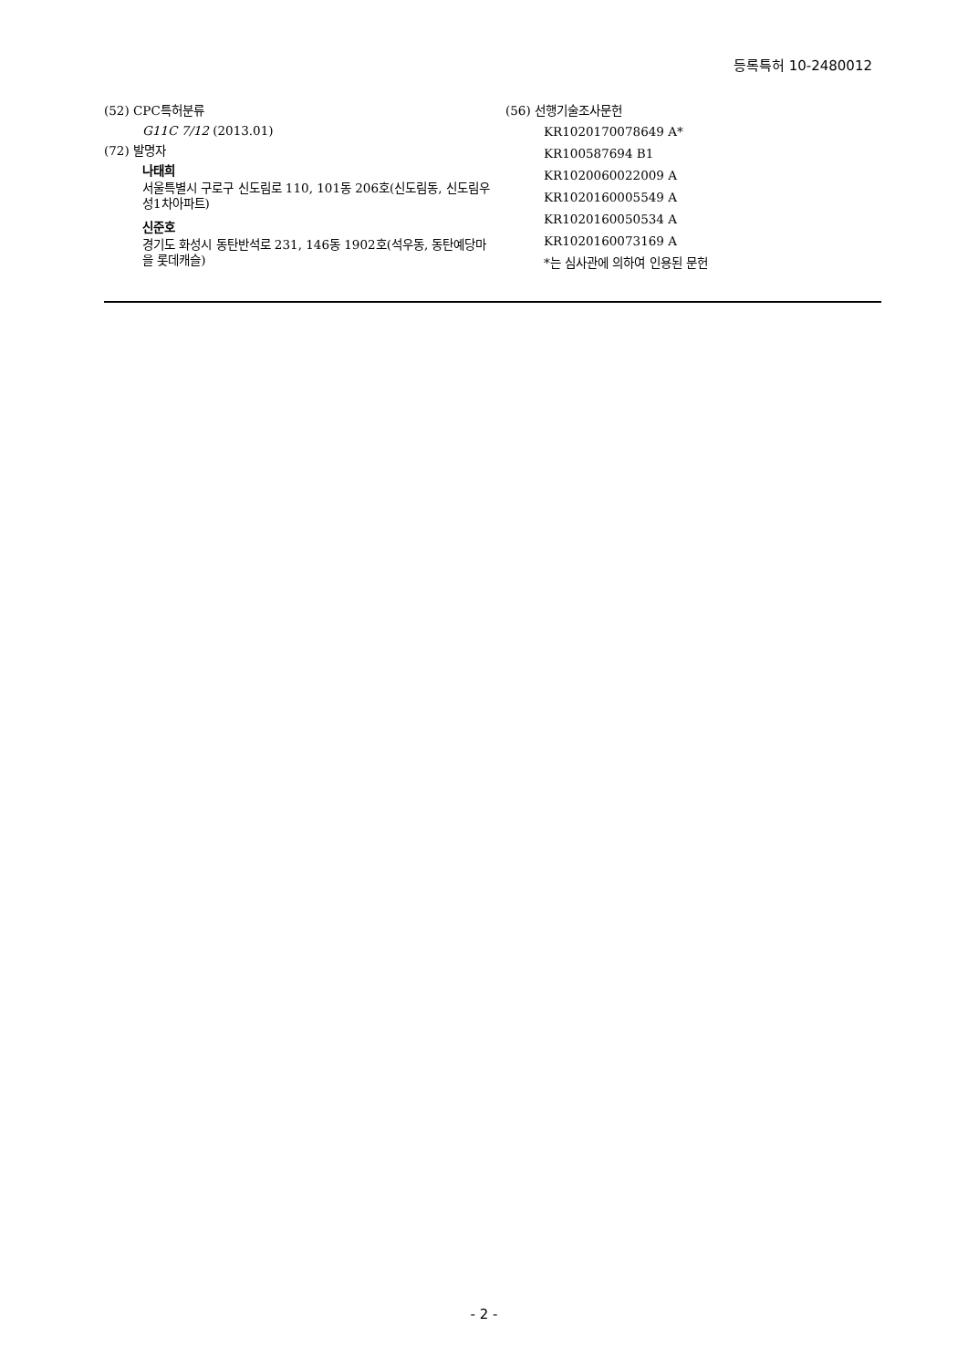등록특허 10-2480012
(52) CPC특허분류
G11C 7/12 (2013.01)
(72) 발명자
나태희
서울특별시 구로구 신도림로 110, 101동 206호(신도림동, 신도림우성1차아파트)
신준호
경기도 화성시 동탄반석로 231, 146동 1902호(석우동, 동탄예당마을 롯데캐슬)
(56) 선행기술조사문헌
KR1020170078649 A*
KR100587694 B1
KR1020060022009 A
KR1020160005549 A
KR1020160050534 A
KR1020160073169 A
*는 심사관에 의하여 인용된 문헌
- 2 -